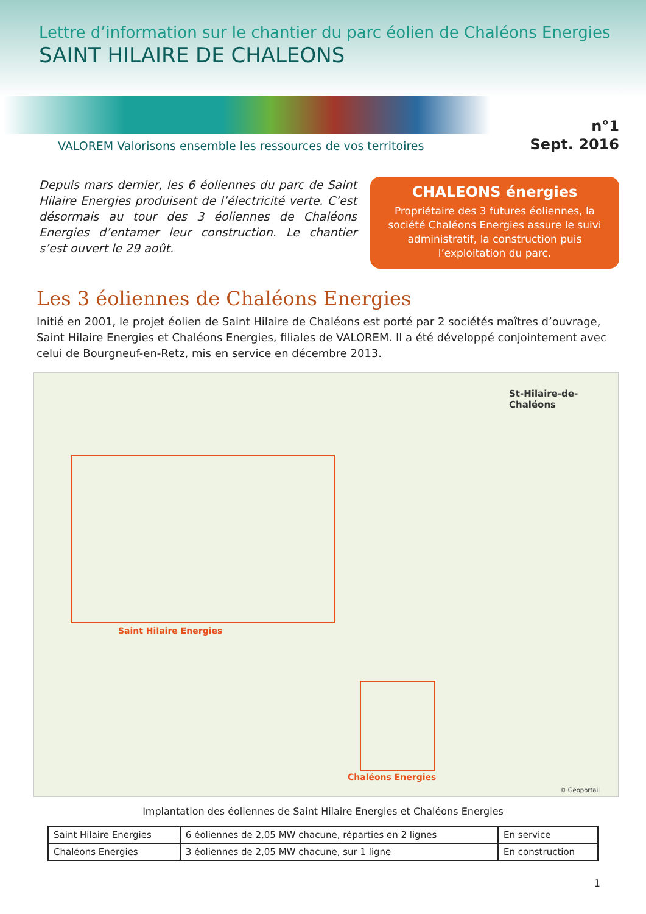Lettre d’information sur le chantier du parc éolien de Chaléons Energies
SAINT HILAIRE DE CHALEONS
VALOREM Valorisons ensemble les ressources de vos territoires
n°1
Sept. 2016
Depuis mars dernier, les 6 éoliennes du parc de Saint Hilaire Energies produisent de l’électricité verte. C’est désormais au tour des 3 éoliennes de Chaléons Energies d’entamer leur construction. Le chantier s’est ouvert le 29 août.
CHALEONS énergies
Propriétaire des 3 futures éoliennes, la société Chaléons Energies assure le suivi administratif, la construction puis l’exploitation du parc.
Les 3 éoliennes de Chaléons Energies
Initié en 2001, le projet éolien de Saint Hilaire de Chaléons est porté par 2 sociétés maîtres d’ouvrage, Saint Hilaire Energies et Chaléons Energies, filiales de VALOREM. Il a été développé conjointement avec celui de Bourgneuf-en-Retz, mis en service en décembre 2013.
Saint Hilaire Energies
St-Hilaire-de-Chaléons
Chaléons Energies
© Géoportail
Implantation des éoliennes de Saint Hilaire Energies et Chaléons Energies
| Saint Hilaire Energies | 6 éoliennes de 2,05 MW chacune, réparties en 2 lignes | En service |
| Chaléons Energies | 3 éoliennes de 2,05 MW chacune, sur 1 ligne | En construction |
1